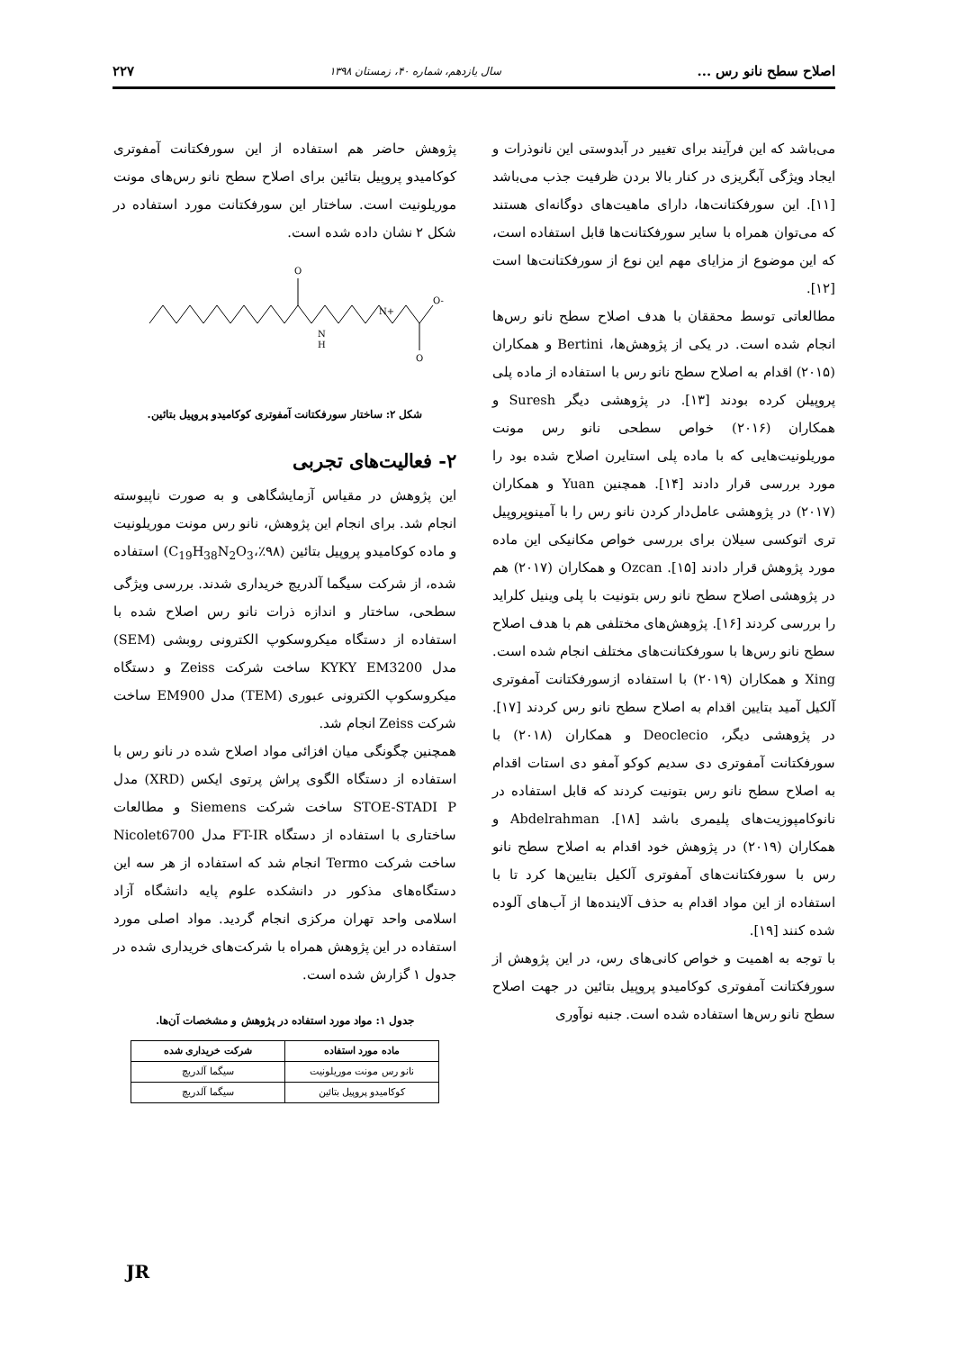اصلاح سطح نانو رس ... سال یازدهم، شماره ۴۰، زمستان ۱۳۹۸ ۲۲۷
می‌باشد که این فرآیند برای تغییر در آبدوستی این نانوذرات و ایجاد ویژگی آبگریزی در کنار بالا بردن ظرفیت جذب می‌باشد [۱۱]. این سورفکتانت‌ها، دارای ماهیت‌های دوگانه‌ای هستند که می‌توان همراه با سایر سورفکتانت‌ها قابل استفاده است، که این موضوع از مزایای مهم این نوع از سورفکتانت‌ها است [۱۲].
مطالعاتی توسط محققان با هدف اصلاح سطح نانو رس‌ها انجام شده است. در یکی از پژوهش‌ها، Bertini و همکاران (۲۰۱۵) اقدام به اصلاح سطح نانو رس با استفاده از ماده پلی پروپیلن کرده بودند [۱۳]. در پژوهشی دیگر Suresh و همکاران (۲۰۱۶) خواص سطحی نانو رس مونت موریلونیت‌هایی که با ماده پلی استایرن اصلاح شده بود را مورد بررسی قرار دادند [۱۴]. همچنین Yuan و همکاران (۲۰۱۷) در پژوهشی عامل‌دار کردن نانو رس را با آمینوپروپیل تری اتوکسی سیلان برای بررسی خواص مکانیکی این ماده مورد پژوهش قرار دادند [۱۵]. Ozcan و همکاران (۲۰۱۷) هم در پژوهشی اصلاح سطح نانو رس بتونیت با پلی وینیل کلراید را بررسی کردند [۱۶]. پژوهش‌های مختلفی هم با هدف اصلاح سطح نانو رس‌ها با سورفکتانت‌های مختلف انجام شده است. Xing و همکاران (۲۰۱۹) با استفاده ازسورفکتانت آمفوتری آلکیل آمید بتایین اقدام به اصلاح سطح نانو رس کردند [۱۷]. در پژوهشی دیگر، Deoclecio و همکاران (۲۰۱۸) با سورفکتانت آمفوتری دی سدیم کوکو آمفو دی استات اقدام به اصلاح سطح نانو رس بتونیت کردند که قابل استفاده در نانوکامپوزیت‌های پلیمری باشد [۱۸]. Abdelrahman و همکاران (۲۰۱۹) در پژوهش خود اقدام به اصلاح سطح نانو رس با سورفکتانت‌های آمفوتری آلکیل بتایین‌ها کرد تا با استفاده از این مواد اقدام به حذف آلاینده‌ها از آب‌های آلوده شده کنند [۱۹].
با توجه به اهمیت و خواص کانی‌های رس، در این پژوهش از سورفکتانت آمفوتری کوکامیدو پروپیل بتائین در جهت اصلاح سطح نانو رس‌ها استفاده شده است. جنبه نوآوری
پژوهش حاضر هم استفاده از این سورفکتانت آمفوتری کوکامیدو پروپیل بتائین برای اصلاح سطح نانو رس‌های مونت موریلونیت است. ساختار این سورفکتانت مورد استفاده در شکل ۲ نشان داده شده است.
O
N
H
N+
O-
O
شکل ۲: ساختار سورفکتانت آمفوتری کوکامیدو پروپیل بتائین.
۲- فعالیت‌های تجربی
این پژوهش در مقیاس آزمایشگاهی و به صورت ناپیوسته انجام شد. برای انجام این پژوهش، نانو رس مونت موریلونیت و ماده کوکامیدو پروپیل بتائین (C<sub>19</sub>H<sub>38</sub>N<sub>2</sub>O<sub>3</sub>،٪۹۸) استفاده شده، از شرکت سیگما آلدریچ خریداری شدند. بررسی ویژگی سطحی، ساختار و اندازه ذرات نانو رس اصلاح شده با استفاده از دستگاه میکروسکوپ الکترونی روبشی (SEM) مدل KYKY EM3200 ساخت شرکت Zeiss و دستگاه میکروسکوپ الکترونی عبوری (TEM) مدل EM900 ساخت شرکت Zeiss انجام شد.
همچنین چگونگی میان افزائی مواد اصلاح شده در نانو رس با استفاده از دستگاه الگوی پراش پرتوی ایکس (XRD) مدل STOE-STADI P ساخت شرکت Siemens و مطالعات ساختاری با استفاده از دستگاه FT-IR مدل Nicolet6700 ساخت شرکت Termo انجام شد که استفاده از هر سه این دستگاه‌های مذکور در دانشکده علوم پایه دانشگاه آزاد اسلامی واحد تهران مرکزی انجام گردید. مواد اصلی مورد استفاده در این پژوهش همراه با شرکت‌های خریداری شده در جدول ۱ گزارش شده است.
جدول ۱: مواد مورد استفاده در پژوهش و مشخصات آن‌ها.
| ماده مورد استفاده | شرکت خریداری شده |
| --- | --- |
| نانو رس مونت موریلونیت | سیگما آلدریچ |
| کوکامیدو پروپیل بتائین | سیگما آلدریچ |
JR